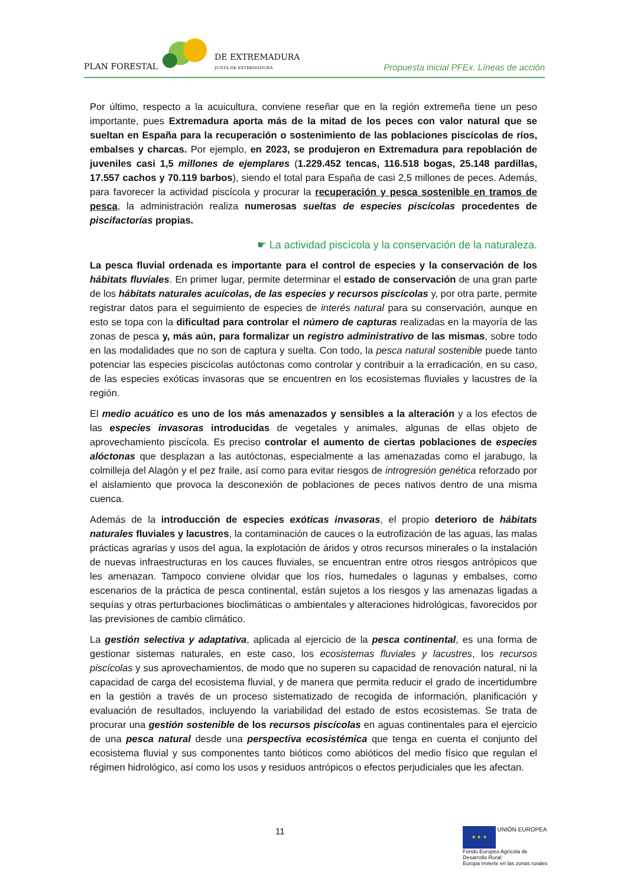PLAN FORESTAL
DE EXTREMADURA
JUNTA DE EXTREMADURA
Propuesta inicial PFEx. Líneas de acción
Por último, respecto a la acuicultura, conviene reseñar que en la región extremeña tiene un peso importante, pues Extremadura aporta más de la mitad de los peces con valor natural que se sueltan en España para la recuperación o sostenimiento de las poblaciones piscícolas de ríos, embalses y charcas. Por ejemplo, en 2023, se produjeron en Extremadura para repoblación de juveniles casi 1,5 millones de ejemplares (1.229.452 tencas, 116.518 bogas, 25.148 pardillas, 17.557 cachos y 70.119 barbos), siendo el total para España de casi 2,5 millones de peces. Además, para favorecer la actividad piscícola y procurar la recuperación y pesca sostenible en tramos de pesca, la administración realiza numerosas sueltas de especies piscícolas procedentes de piscifactorías propias.
☛ La actividad piscícola y la conservación de la naturaleza.
La pesca fluvial ordenada es importante para el control de especies y la conservación de los hábitats fluviales. En primer lugar, permite determinar el estado de conservación de una gran parte de los hábitats naturales acuícolas, de las especies y recursos piscícolas y, por otra parte, permite registrar datos para el seguimiento de especies de interés natural para su conservación, aunque en esto se topa con la dificultad para controlar el número de capturas realizadas en la mayoría de las zonas de pesca y, más aún, para formalizar un registro administrativo de las mismas, sobre todo en las modalidades que no son de captura y suelta. Con todo, la pesca natural sostenible puede tanto potenciar las especies piscícolas autóctonas como controlar y contribuir a la erradicación, en su caso, de las especies exóticas invasoras que se encuentren en los ecosistemas fluviales y lacustres de la región.
El medio acuático es uno de los más amenazados y sensibles a la alteración y a los efectos de las especies invasoras introducidas de vegetales y animales, algunas de ellas objeto de aprovechamiento piscícola. Es preciso controlar el aumento de ciertas poblaciones de especies alóctonas que desplazan a las autóctonas, especialmente a las amenazadas como el jarabugo, la colmilleja del Alagón y el pez fraile, así como para evitar riesgos de introgresión genética reforzado por el aislamiento que provoca la desconexión de poblaciones de peces nativos dentro de una misma cuenca.
Además de la introducción de especies exóticas invasoras, el propio deterioro de hábitats naturales fluviales y lacustres, la contaminación de cauces o la eutrofización de las aguas, las malas prácticas agrarias y usos del agua, la explotación de áridos y otros recursos minerales o la instalación de nuevas infraestructuras en los cauces fluviales, se encuentran entre otros riesgos antrópicos que les amenazan. Tampoco conviene olvidar que los ríos, humedales o lagunas y embalses, como escenarios de la práctica de pesca continental, están sujetos a los riesgos y las amenazas ligadas a sequías y otras perturbaciones bioclimáticas o ambientales y alteraciones hidrológicas, favorecidos por las previsiones de cambio climático.
La gestión selectiva y adaptativa, aplicada al ejercicio de la pesca continental, es una forma de gestionar sistemas naturales, en este caso, los ecosistemas fluviales y lacustres, los recursos piscícolas y sus aprovechamientos, de modo que no superen su capacidad de renovación natural, ni la capacidad de carga del ecosistema fluvial, y de manera que permita reducir el grado de incertidumbre en la gestión a través de un proceso sistematizado de recogida de información, planificación y evaluación de resultados, incluyendo la variabilidad del estado de estos ecosistemas. Se trata de procurar una gestión sostenible de los recursos piscícolas en aguas continentales para el ejercicio de una pesca natural desde una perspectiva ecosistémica que tenga en cuenta el conjunto del ecosistema fluvial y sus componentes tanto bióticos como abióticos del medio físico que regulan el régimen hidrológico, así como los usos y residuos antrópicos o efectos perjudiciales que les afectan.
11
★ ★ ★ UNIÓN EUROPEA
Fondo Europeo Agrícola de Desarrollo Rural:
Europa invierte en las zonas rurales